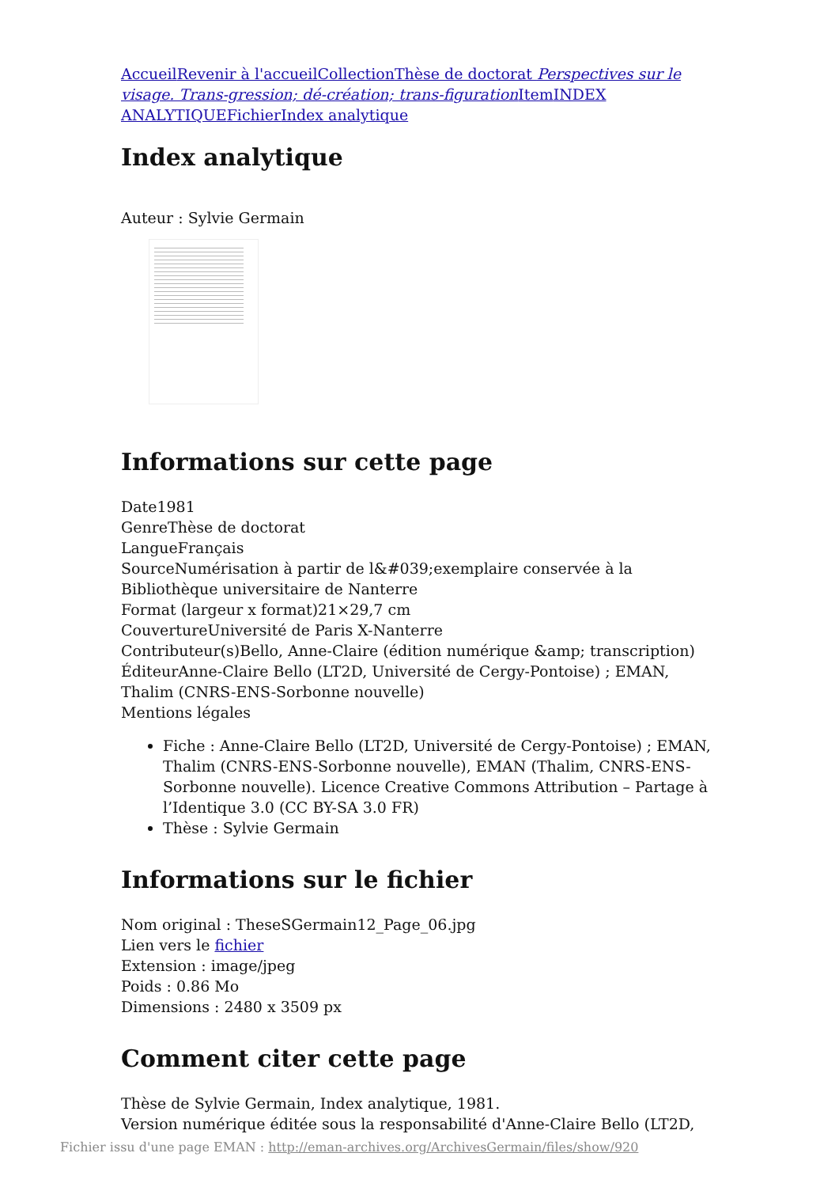Accueil Revenir à l'accueil Collection Thèse de doctorat Perspectives sur le visage. Trans-gression; dé-création; trans-figuration Item INDEX ANALYTIQUE Fichier Index analytique
Index analytique
Auteur : Sylvie Germain
Informations sur cette page
Date1981
GenreThèse de doctorat
LangueFrançais
SourceNumérisation à partir de l&#039;exemplaire conservée à la Bibliothèque universitaire de Nanterre
Format (largeur x format)21×29,7 cm
CouvertureUniversité de Paris X-Nanterre
Contributeur(s)Bello, Anne-Claire (édition numérique &amp; transcription)
ÉditeurAnne-Claire Bello (LT2D, Université de Cergy-Pontoise) ; EMAN, Thalim (CNRS-ENS-Sorbonne nouvelle)
Mentions légales
Fiche : Anne-Claire Bello (LT2D, Université de Cergy-Pontoise) ; EMAN, Thalim (CNRS-ENS-Sorbonne nouvelle), EMAN (Thalim, CNRS-ENS-Sorbonne nouvelle). Licence Creative Commons Attribution – Partage à l’Identique 3.0 (CC BY-SA 3.0 FR)
Thèse : Sylvie Germain
Informations sur le fichier
Nom original : TheseSGermain12_Page_06.jpg
Lien vers le fichier
Extension : image/jpeg
Poids : 0.86 Mo
Dimensions : 2480 x 3509 px
Comment citer cette page
Thèse de Sylvie Germain, Index analytique, 1981.
Version numérique éditée sous la responsabilité d'Anne-Claire Bello (LT2D,
Fichier issu d'une page EMAN : http://eman-archives.org/ArchivesGermain/files/show/920